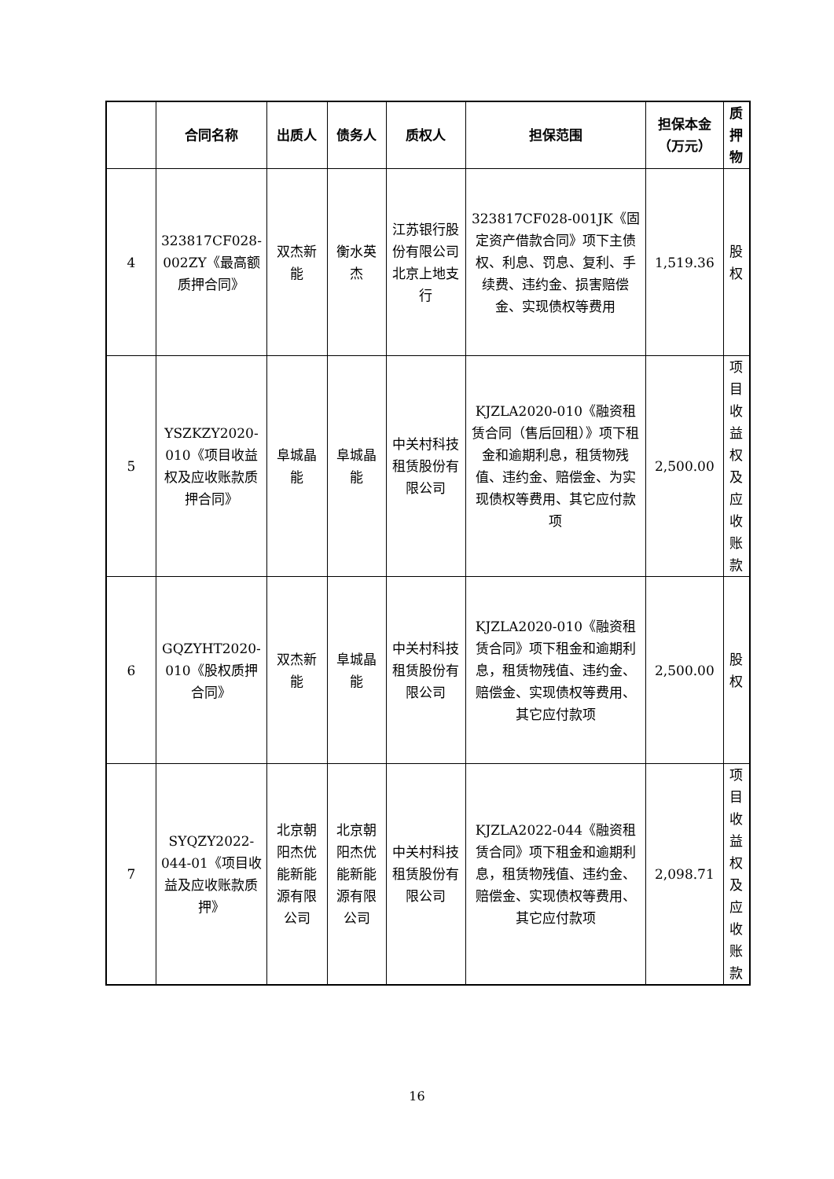| | 合同名称 | 出质人 | 债务人 | 质权人 | 担保范围 | 担保本金（万元） | 质押物 |
| --- | --- | --- | --- | --- | --- | --- | --- |
| 4 | 323817CF028-002ZY《最高额质押合同》 | 双杰新能 | 衡水英杰 | 江苏银行股份有限公司北京上地支行 | 323817CF028-001JK《固定资产借款合同》项下主债权、利息、罚息、复利、手续费、违约金、损害赔偿金、实现债权等费用 | 1,519.36 | 股权 |
| 5 | YSZKZY2020-010《项目收益权及应收账款质押合同》 | 阜城晶能 | 阜城晶能 | 中关村科技租赁股份有限公司 | KJZLA2020-010《融资租赁合同（售后回租）》项下租金和逾期利息，租赁物残值、违约金、赔偿金、为实现债权等费用、其它应付款项 | 2,500.00 | 项目收益权及应收账款 |
| 6 | GQZYHT2020-010《股权质押合同》 | 双杰新能 | 阜城晶能 | 中关村科技租赁股份有限公司 | KJZLA2020-010《融资租赁合同》项下租金和逾期利息，租赁物残值、违约金、赔偿金、实现债权等费用、其它应付款项 | 2,500.00 | 股权 |
| 7 | SYQZY2022-044-01《项目收益及应收账款质押》 | 北京朝阳杰优能新能源有限公司 | 北京朝阳杰优能新能源有限公司 | 中关村科技租赁股份有限公司 | KJZLA2022-044《融资租赁合同》项下租金和逾期利息，租赁物残值、违约金、赔偿金、实现债权等费用、其它应付款项 | 2,098.71 | 项目收益权及应收账款 |
16